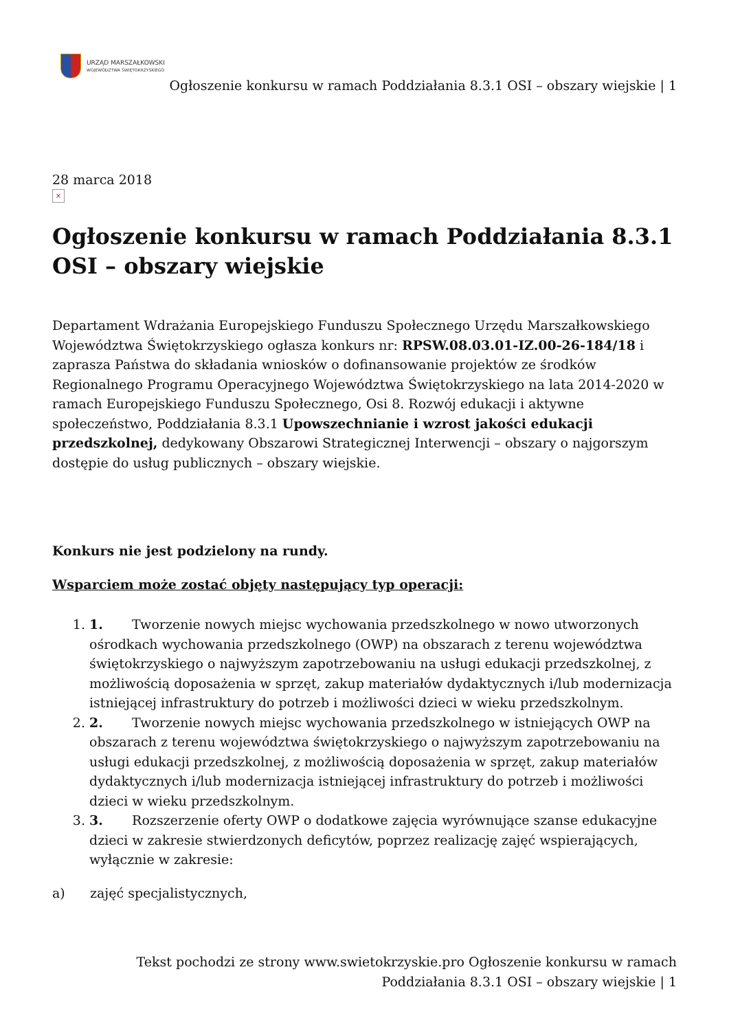URZĄD MARSZAŁKOWSKI
WOJEWÓDZTWA ŚWIĘTOKRZYSKIEGO
Ogłoszenie konkursu w ramach Poddziałania 8.3.1 OSI – obszary wiejskie | 1
28 marca 2018
×
Ogłoszenie konkursu w ramach Poddziałania 8.3.1 OSI – obszary wiejskie
Departament Wdrażania Europejskiego Funduszu Społecznego Urzędu Marszałkowskiego Województwa Świętokrzyskiego ogłasza konkurs nr: RPSW.08.03.01-IZ.00-26-184/18 i zaprasza Państwa do składania wniosków o dofinansowanie projektów ze środków Regionalnego Programu Operacyjnego Województwa Świętokrzyskiego na lata 2014-2020 w ramach Europejskiego Funduszu Społecznego, Osi 8. Rozwój edukacji i aktywne społeczeństwo, Poddziałania 8.3.1 Upowszechnianie i wzrost jakości edukacji przedszkolnej, dedykowany Obszarowi Strategicznej Interwencji – obszary o najgorszym dostępie do usług publicznych – obszary wiejskie.
Konkurs nie jest podzielony na rundy.
Wsparciem może zostać objęty następujący typ operacji:
1. 1. Tworzenie nowych miejsc wychowania przedszkolnego w nowo utworzonych ośrodkach wychowania przedszkolnego (OWP) na obszarach z terenu województwa świętokrzyskiego o najwyższym zapotrzebowaniu na usługi edukacji przedszkolnej, z możliwością doposażenia w sprzęt, zakup materiałów dydaktycznych i/lub modernizacja istniejącej infrastruktury do potrzeb i możliwości dzieci w wieku przedszkolnym.
2. 2. Tworzenie nowych miejsc wychowania przedszkolnego w istniejących OWP na obszarach z terenu województwa świętokrzyskiego o najwyższym zapotrzebowaniu na usługi edukacji przedszkolnej, z możliwością doposażenia w sprzęt, zakup materiałów dydaktycznych i/lub modernizacja istniejącej infrastruktury do potrzeb i możliwości dzieci w wieku przedszkolnym.
3. 3. Rozszerzenie oferty OWP o dodatkowe zajęcia wyrównujące szanse edukacyjne dzieci w zakresie stwierdzonych deficytów, poprzez realizację zajęć wspierających, wyłącznie w zakresie:
a) zajęć specjalistycznych,
Tekst pochodzi ze strony www.swietokrzyskie.pro Ogłoszenie konkursu w ramach Poddziałania 8.3.1 OSI – obszary wiejskie | 1